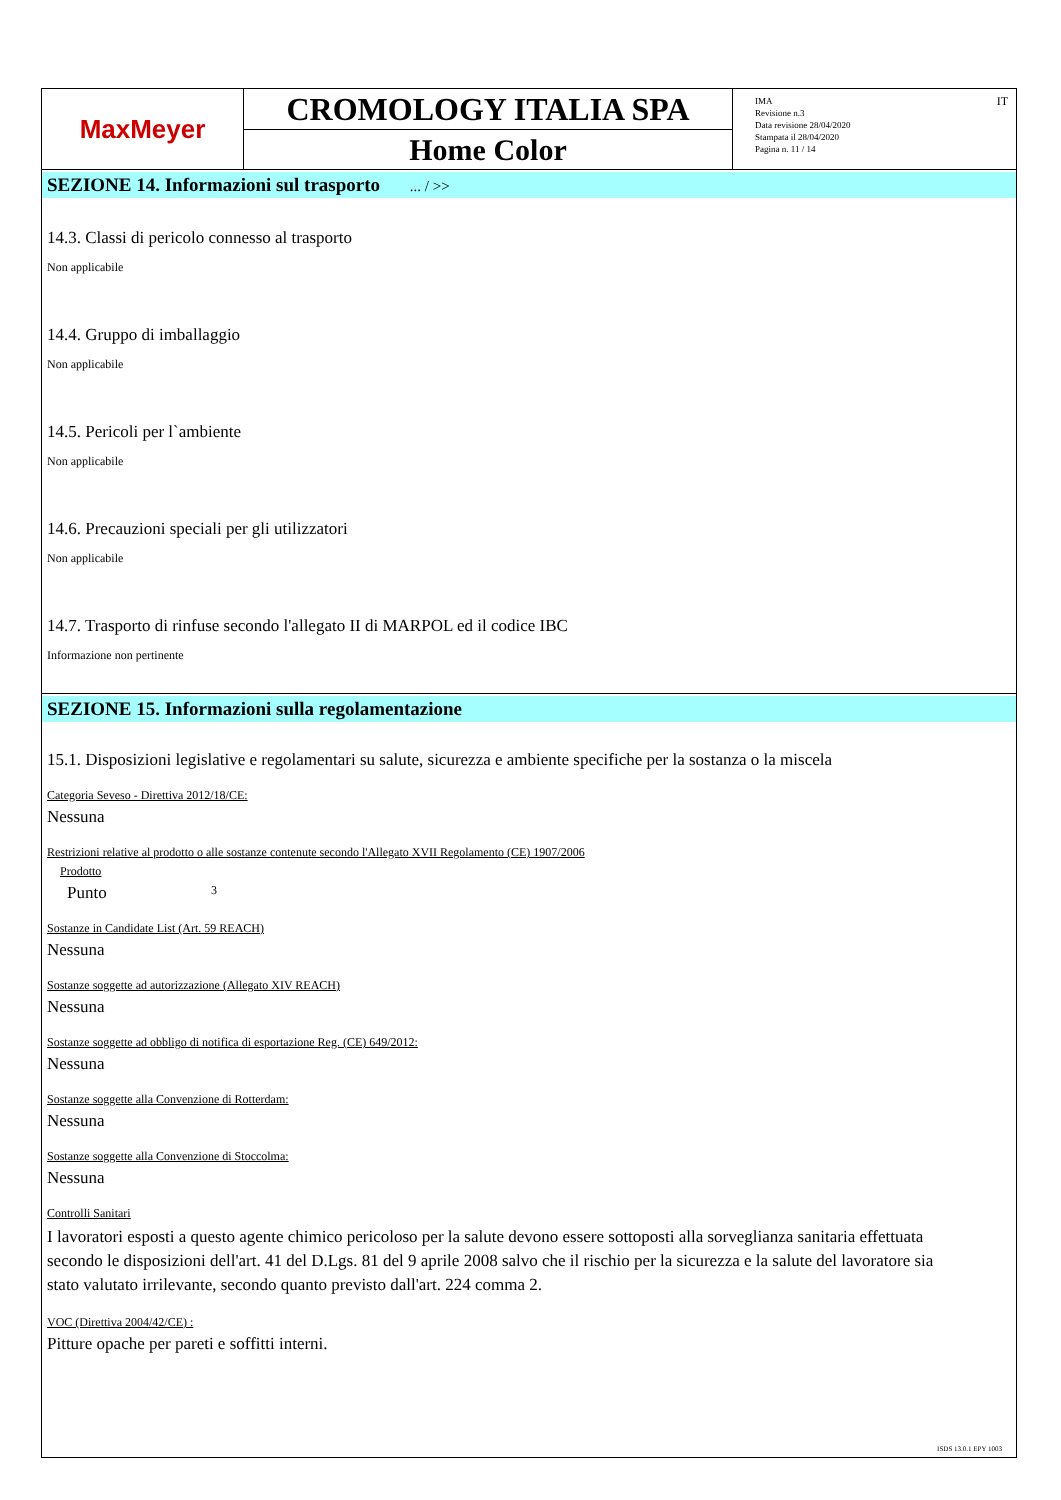MaxMeyer
CROMOLOGY ITALIA SPA
Home Color
IMA
Revisione n.3
Data revisione 28/04/2020
Stampata il 28/04/2020
Pagina n. 11 / 14
IT
SEZIONE 14. Informazioni sul trasporto ... / >>
14.3. Classi di pericolo connesso al trasporto
Non applicabile
14.4. Gruppo di imballaggio
Non applicabile
14.5. Pericoli per l`ambiente
Non applicabile
14.6. Precauzioni speciali per gli utilizzatori
Non applicabile
14.7. Trasporto di rinfuse secondo l'allegato II di MARPOL ed il codice IBC
Informazione non pertinente
SEZIONE 15. Informazioni sulla regolamentazione
15.1. Disposizioni legislative e regolamentari su salute, sicurezza e ambiente specifiche per la sostanza o la miscela
Categoria Seveso - Direttiva 2012/18/CE:
Nessuna
Restrizioni relative al prodotto o alle sostanze contenute secondo l'Allegato XVII Regolamento (CE) 1907/2006
Prodotto
Punto 3
Sostanze in Candidate List (Art. 59 REACH)
Nessuna
Sostanze soggette ad autorizzazione (Allegato XIV REACH)
Nessuna
Sostanze soggette ad obbligo di notifica di esportazione Reg. (CE) 649/2012:
Nessuna
Sostanze soggette alla Convenzione di Rotterdam:
Nessuna
Sostanze soggette alla Convenzione di Stoccolma:
Nessuna
Controlli Sanitari
I lavoratori esposti a questo agente chimico pericoloso per la salute devono essere sottoposti alla sorveglianza sanitaria effettuata secondo le disposizioni dell'art. 41 del D.Lgs. 81 del 9 aprile 2008 salvo che il rischio per la sicurezza e la salute del lavoratore sia stato valutato irrilevante, secondo quanto previsto dall'art. 224 comma 2.
VOC (Direttiva 2004/42/CE) :
Pitture opache per pareti e soffitti interni.
ISDS 13.0.1 EPY 1003